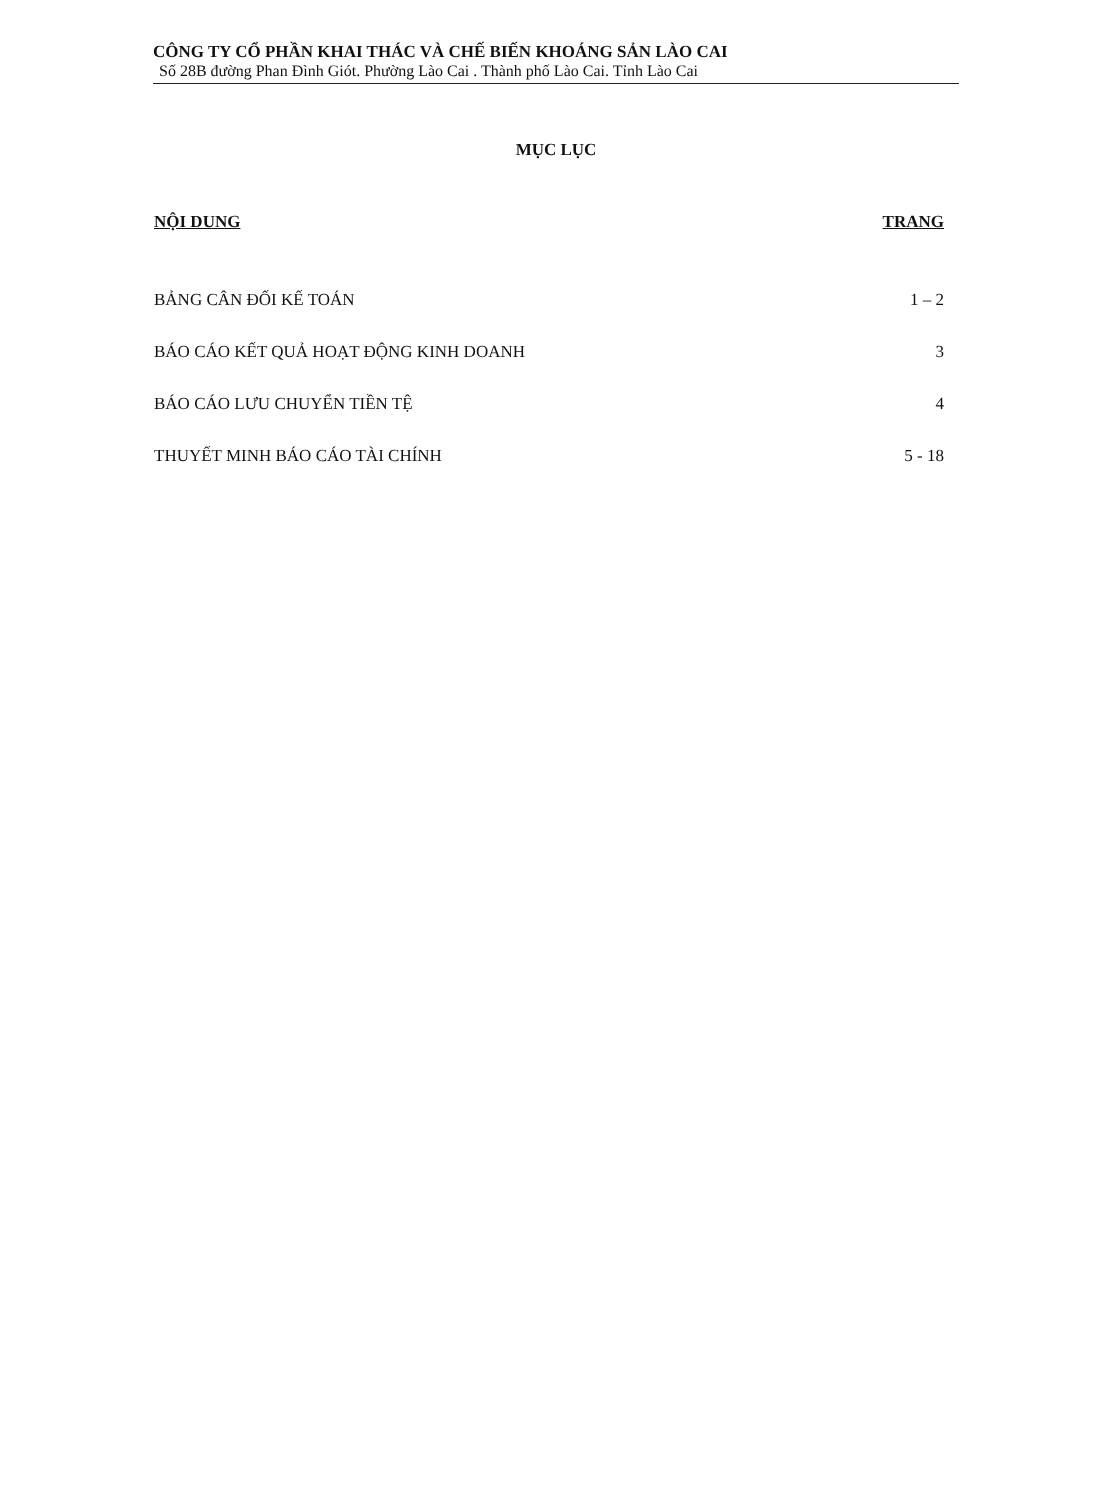CÔNG TY CỔ PHẦN KHAI THÁC VÀ CHẾ BIẾN KHOÁNG SẢN LÀO CAI
Số 28B đường Phan Đình Giót. Phường Lào Cai . Thành phố Lào Cai. Tỉnh Lào Cai
MỤC LỤC
NỘI DUNG TRANG
BẢNG CÂN ĐỐI KẾ TOÁN 1 – 2
BÁO CÁO KẾT QUẢ HOẠT ĐỘNG KINH DOANH 3
BÁO CÁO LƯU CHUYỂN TIỀN TỆ 4
THUYẾT MINH BÁO CÁO TÀI CHÍNH 5 - 18